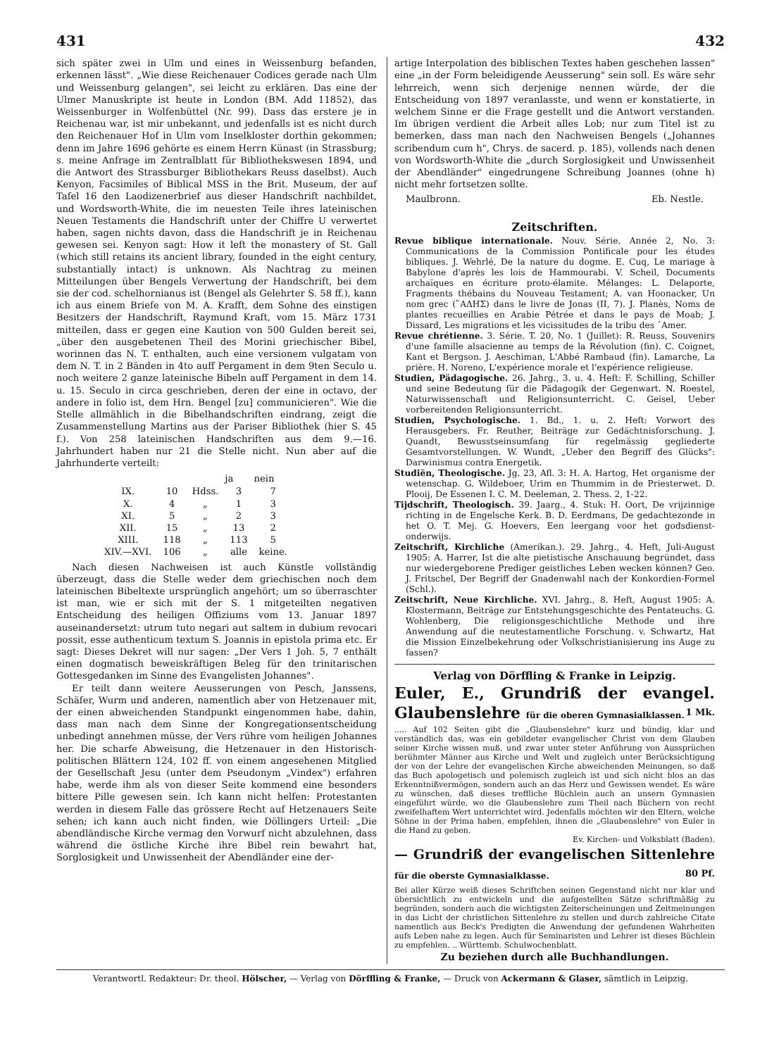431 432
sich später zwei in Ulm und eines in Weissenburg befanden, erkennen lässt". „Wie diese Reichenauer Codices gerade nach Ulm und Weissenburg gelangen", sei leicht zu erklären. Das eine der Ulmer Manuskripte ist heute in London (BM. Add 11852), das Weissenburger in Wolfenbüttel (Nr. 99). Dass das erstere je in Reichenau war, ist mir unbekannt, und jedenfalls ist es nicht durch den Reichenauer Hof in Ulm vom Inselkloster dorthin gekommen; denn im Jahre 1696 gehörte es einem Herrn Künast (in Strassburg; s. meine Anfrage im Zentralblatt für Bibliothekswesen 1894, und die Antwort des Strassburger Bibliothekars Reuss daselbst). Auch Kenyon, Facsimiles of Biblical MSS in the Brit. Museum, der auf Tafel 16 den Laodizenerbrief aus dieser Handschrift nachbildet, und Wordsworth-White, die im neuesten Teile ihres lateinischen Neuen Testaments die Handschrift unter der Chiffre U verwertet haben, sagen nichts davon, dass die Handschrift je in Reichenau gewesen sei. Kenyon sagt: How it left the monastery of St. Gall (which still retains its ancient library, founded in the eight century, substantially intact) is unknown. Als Nachtrag zu meinen Mitteilungen über Bengels Verwertung der Handschrift, bei dem sie der cod. schelhornianus ist (Bengel als Gelehrter S. 58 ff.), kann ich aus einem Briefe von M. A. Krafft, dem Sohne des einstigen Besitzers der Handschrift, Raymund Kraft, vom 15. März 1731 mitteilen, dass er gegen eine Kaution von 500 Gulden bereit sei, „über den ausgebetenen Theil des Morini griechischer Bibel, worinnen das N. T. enthalten, auch eine versionem vulgatam von dem N. T. in 2 Bänden in 4to auff Pergament in dem 9ten Seculo u. noch weitere 2 ganze lateinische Bibeln auff Pergament in dem 14. u. 15. Seculo in circa geschrieben, deren der eine in octavo, der andere in folio ist, dem Hrn. Bengel [zu] communicieren". Wie die Stelle allmählich in die Bibelhandschriften eindrang, zeigt die Zusammenstellung Martins aus der Pariser Bibliothek (hier S. 45 f.). Von 258 lateinischen Handschriften aus dem 9.—16. Jahrhundert haben nur 21 die Stelle nicht. Nun aber auf die Jahrhunderte verteilt:
| | | | ja | nein |
| --- | --- | --- | --- | --- |
| IX. | 10 | Hdss. | 3 | 7 |
| X. | 4 | „ | 1 | 3 |
| XI. | 5 | „ | 2 | 3 |
| XII. | 15 | „ | 13 | 2 |
| XIII. | 118 | „ | 113 | 5 |
| XIV.—XVI. | 106 | „ | alle | keine. |
Nach diesen Nachweisen ist auch Künstle vollständig überzeugt, dass die Stelle weder dem griechischen noch dem lateinischen Bibeltexte ursprünglich angehört; um so überraschter ist man, wie er sich mit der S. 1 mitgeteilten negativen Entscheidung des heiligen Offiziums vom 13. Januar 1897 auseinandersetzt: utrum tuto negari aut saltem in dubium revocari possit, esse authenticum textum S. Joannis in epistola prima etc. Er sagt: Dieses Dekret will nur sagen: „Der Vers 1 Joh. 5, 7 enthält einen dogmatisch beweiskräftigen Beleg für den trinitarischen Gottesgedanken im Sinne des Evangelisten Johannes".
Er teilt dann weitere Aeusserungen von Pesch, Janssens, Schäfer, Wurm und anderen, namentlich aber von Hetzenauer mit, der einen abweichenden Standpunkt eingenommen habe, dahin, dass man nach dem Sinne der Kongregationsentscheidung unbedingt annehmen müsse, der Vers rühre vom heiligen Johannes her. Die scharfe Abweisung, die Hetzenauer in den Historisch-politischen Blättern 124, 102 ff. von einem angesehenen Mitglied der Gesellschaft Jesu (unter dem Pseudonym „Vindex") erfahren habe, werde ihm als von dieser Seite kommend eine besonders bittere Pille gewesen sein. Ich kann nicht helfen: Protestanten werden in diesem Falle das grössere Recht auf Hetzenauers Seite sehen; ich kann auch nicht finden, wie Döllingers Urteil: „Die abendländische Kirche vermag den Vorwurf nicht abzulehnen, dass während die östliche Kirche ihre Bibel rein bewahrt hat, Sorglosigkeit und Unwissenheit der Abendländer eine der-
artige Interpolation des biblischen Textes haben geschehen lassen" eine „in der Form beleidigende Aeusserung" sein soll. Es wäre sehr lehrreich, wenn sich derjenige nennen würde, der die Entscheidung von 1897 veranlasste, und wenn er konstatierte, in welchem Sinne er die Frage gestellt und die Antwort verstanden. Im übrigen verdient die Arbeit alles Lob; nur zum Titel ist zu bemerken, dass man nach den Nachweisen Bengels („Johannes scribendum cum h", Chrys. de sacerd. p. 185), vollends nach denen von Wordsworth-White die „durch Sorglosigkeit und Unwissenheit der Abendländer" eingedrungene Schreibung Joannes (ohne h) nicht mehr fortsetzen sollte.
Maulbronn. Eb. Nestle.
Zeitschriften.
Revue biblique internationale. Nouv. Série. Année 2, No. 3: Communications de la Commission Pontificale pour les études bibliques. J. Wehrlé, De la nature du dogme. E. Cuq, Le mariage à Babylone d'après les lois de Hammourabi. V. Scheil, Documents archaïques en écriture proto-élamite. Mélanges: L. Delaporte, Fragments thébains du Nouveau Testament; A. van Hoonacker, Un nom grec (῞ΑΔΗΣ) dans le livre de Jonas (II, 7). J. Planès, Noms de plantes recueillies en Arabie Pétrée et dans le pays de Moab; J. Dissard, Les migrations et les vicissitudes de la tribu des ῾Amer.
Revue chrétienne. 3. Série. T. 20, No. 1 (Juillet): R. Reuss, Souvenirs d'une famille alsacienne au temps de la Révolution (fin). C. Coignet, Kant et Bergson. J. Aeschiman, L'Abbé Rambaud (fin). Lamarche, La prière. H. Noreno, L'expérience morale et l'expérience religieuse.
Studien, Pädagogische. 26. Jahrg., 3. u. 4. Heft: F. Schilling, Schiller und seine Bedeutung für die Pädagogik der Gegenwart. N. Roestel, Naturwissenschaft und Religionsunterricht. C. Geisel, Ueber vorbereitenden Religionsunterricht.
Studien, Psychologische. 1. Bd., 1. u. 2. Heft: Vorwort des Herausgebers. Fr. Reuther, Beiträge zur Gedächtnisforschung. J. Quandt, Bewusstseinsumfang für regelmässig gegliederte Gesamtvorstellungen. W. Wundt, „Ueber den Begriff des Glücks": Darwinismus contra Energetik.
Studiën, Theologische. Jg. 23, Afl. 3: H. A. Hartog, Het organisme der wetenschap. G. Wildeboer, Urim en Thummim in de Priesterwet. D. Plooij, De Essenen I. C. M. Deeleman, 2. Thess. 2, 1-22.
Tijdschrift, Theologisch. 39. Jaarg., 4. Stuk: H. Oort, De vrijzinnige richting in de Engelsche Kerk. B. D. Eerdmans, De gedachtezonde in het O. T. Mej. G. Hoevers, Een leergang voor het godsdienst-onderwijs.
Zeitschrift, Kirchliche (Amerikan.). 29. Jahrg., 4. Heft, Juli-August 1905: A. Harrer, Ist die alte pietistische Anschauung begründet, dass nur wiedergeborene Prediger geistliches Leben wecken können? Geo. J. Fritschel, Der Begriff der Gnadenwahl nach der Konkordien-Formel (Schl.).
Zeitschrift, Neue Kirchliche. XVI. Jahrg., 8. Heft, August 1905: A. Klostermann, Beiträge zur Entstehungsgeschichte des Pentateuchs. G. Wohlenberg, Die religionsgeschichtliche Methode und ihre Anwendung auf die neutestamentliche Forschung. v. Schwartz, Hat die Mission Einzelbekehrung oder Volkschristianisierung ins Auge zu fassen?
Verlag von Dörffling & Franke in Leipzig.
Euler, E., Grundriß der evangel. Glaubenslehre für die oberen Gymnasialklassen. 1 Mk.
..... Auf 102 Seiten gibt die „Glaubenslehre" kurz und bündig, klar und verständlich das, was ein gebildeter evangelischer Christ von dem Glauben seiner Kirche wissen muß, und zwar unter steter Anführung von Aussprüchen berühmter Männer aus Kirche und Welt und zugleich unter Berücksichtigung der von der Lehre der evangelischen Kirche abweichenden Meinungen, so daß das Buch apologetisch und polemisch zugleich ist und sich nicht blos an das Erkenntnißvermögen, sondern auch an das Herz und Gewissen wendet. Es wäre zu wünschen, daß dieses treffliche Büchlein auch an unsern Gymnasien eingeführt würde, wo die Glaubenslehre zum Theil nach Büchern von recht zweifelhaftem Wert unterrichtet wird. Jedenfalls möchten wir den Eltern, welche Söhne in der Prima haben, empfehlen, ihnen die „Glaubenslehre" von Euler in die Hand zu geben.
Ev. Kirchen- und Volksblatt (Baden).
— Grundriß der evangelischen Sittenlehre für die oberste Gymnasialklasse. 80 Pf.
Bei aller Kürze weiß dieses Schriftchen seinen Gegenstand nicht nur klar und übersichtlich zu entwickeln und die aufgestellten Sätze schriftmäßig zu begründen, sondern auch die wichtigsten Zeiterscheinungen und Zeitmeinungen in das Licht der christlichen Sittenlehre zu stellen und durch zahlreiche Citate namentlich aus Beck's Predigten die Anwendung der gefundenen Wahrheiten aufs Leben nahe zu legen. Auch für Seminaristen und Lehrer ist dieses Büchlein zu empfehlen. .. Württemb. Schulwochenblatt.
Zu beziehen durch alle Buchhandlungen.
Verantwortl. Redakteur: Dr. theol. Hölscher, — Verlag von Dörffling & Franke, — Druck von Ackermann & Glaser, sämtlich in Leipzig.